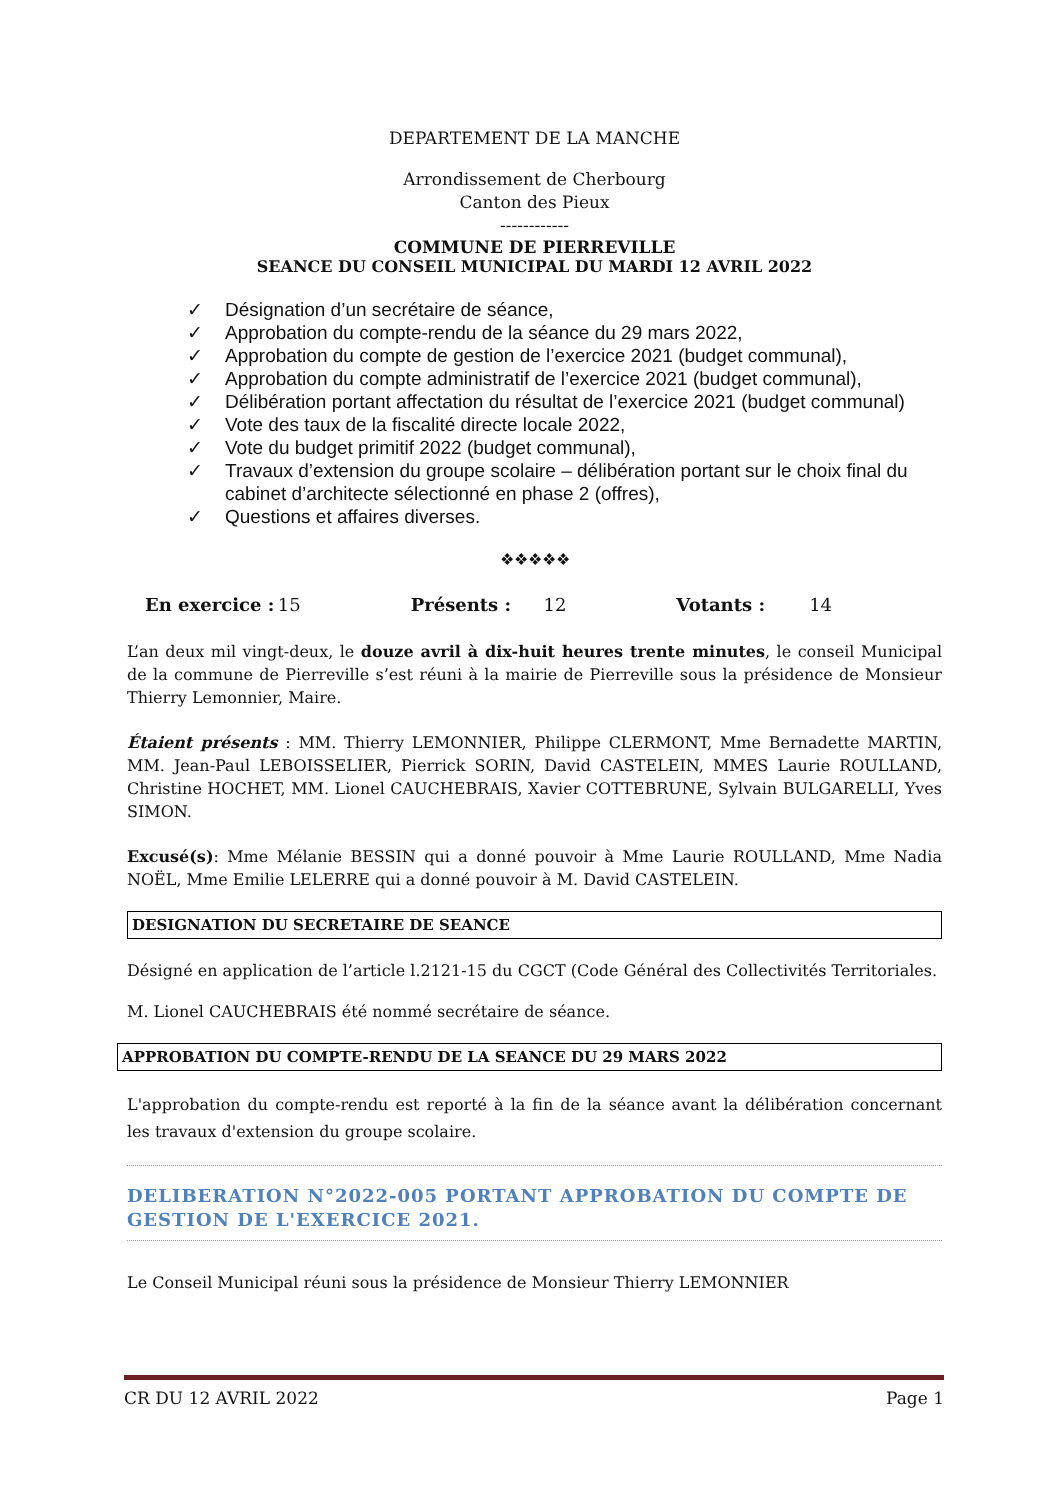DEPARTEMENT DE LA MANCHE
Arrondissement de Cherbourg
Canton des Pieux
------------
COMMUNE DE PIERREVILLE
SEANCE DU CONSEIL MUNICIPAL DU MARDI 12 AVRIL 2022
✓ Désignation d’un secrétaire de séance,
✓ Approbation du compte-rendu de la séance du 29 mars 2022,
✓ Approbation du compte de gestion de l’exercice 2021 (budget communal),
✓ Approbation du compte administratif de l’exercice 2021 (budget communal),
✓ Délibération portant affectation du résultat de l’exercice 2021 (budget communal)
✓ Vote des taux de la fiscalité directe locale 2022,
✓ Vote du budget primitif 2022 (budget communal),
✓ Travaux d’extension du groupe scolaire – délibération portant sur le choix final du cabinet d’architecte sélectionné en phase 2 (offres),
✓ Questions et affaires diverses.
❖❖❖❖❖
En exercice : 15 Présents : 12 Votants : 14
L’an deux mil vingt-deux, le douze avril à dix-huit heures trente minutes, le conseil Municipal de la commune de Pierreville s’est réuni à la mairie de Pierreville sous la présidence de Monsieur Thierry Lemonnier, Maire.
Étaient présents : MM. Thierry LEMONNIER, Philippe CLERMONT, Mme Bernadette MARTIN, MM. Jean-Paul LEBOISSELIER, Pierrick SORIN, David CASTELEIN, MMES Laurie ROULLAND, Christine HOCHET, MM. Lionel CAUCHEBRAIS, Xavier COTTEBRUNE, Sylvain BULGARELLI, Yves SIMON.
Excusé(s): Mme Mélanie BESSIN qui a donné pouvoir à Mme Laurie ROULLAND, Mme Nadia NOËL, Mme Emilie LELERRE qui a donné pouvoir à M. David CASTELEIN.
DESIGNATION DU SECRETAIRE DE SEANCE
Désigné en application de l’article l.2121-15 du CGCT (Code Général des Collectivités Territoriales.
M. Lionel CAUCHEBRAIS été nommé secrétaire de séance.
APPROBATION DU COMPTE-RENDU DE LA SEANCE DU 29 MARS 2022
L'approbation du compte-rendu est reporté à la fin de la séance avant la délibération concernant les travaux d'extension du groupe scolaire.
DELIBERATION N°2022-005 PORTANT APPROBATION DU COMPTE DE GESTION DE L'EXERCICE 2021.
Le Conseil Municipal réuni sous la présidence de Monsieur Thierry LEMONNIER
CR DU 12 AVRIL 2022 Page 1